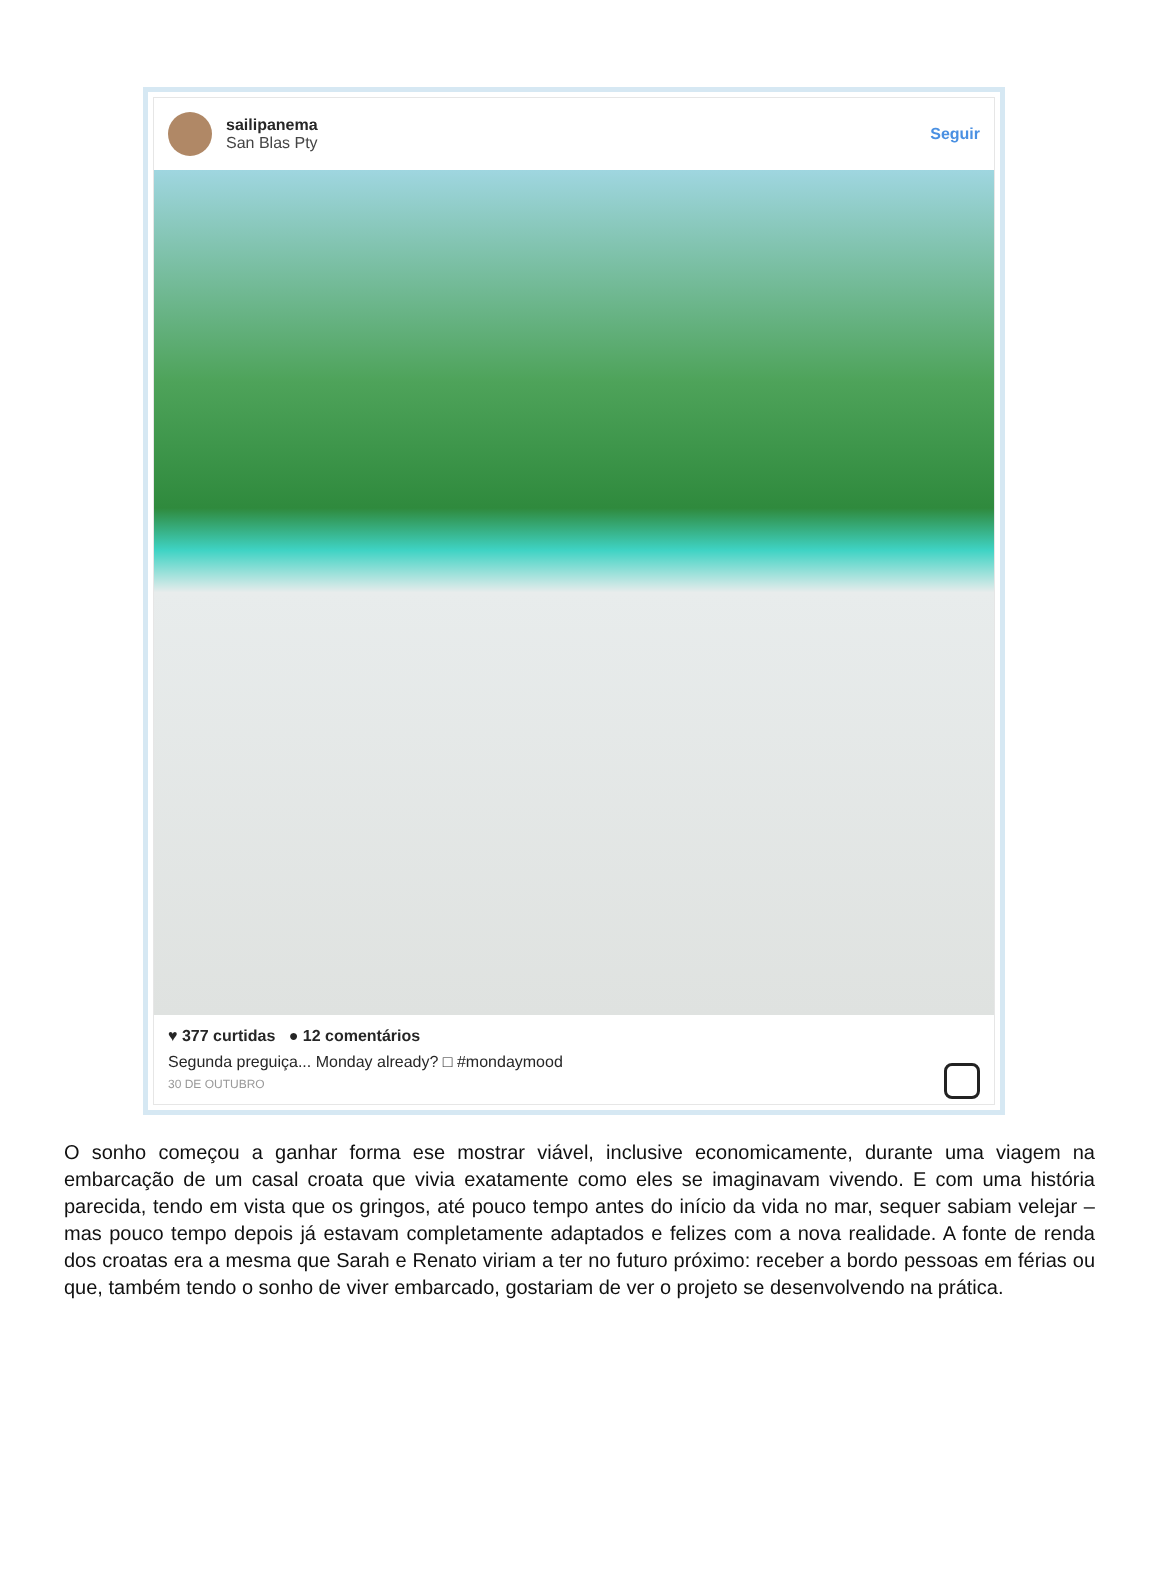sailipanema
San Blas Pty
Seguir
♥ 377 curtidas ● 12 comentários
Segunda preguiça... Monday already? □ #mondaymood
30 DE OUTUBRO
O sonho começou a ganhar forma ese mostrar viável, inclusive economicamente, durante uma viagem na embarcação de um casal croata que vivia exatamente como eles se imaginavam vivendo. E com uma história parecida, tendo em vista que os gringos, até pouco tempo antes do início da vida no mar, sequer sabiam velejar – mas pouco tempo depois já estavam completamente adaptados e felizes com a nova realidade. A fonte de renda dos croatas era a mesma que Sarah e Renato viriam a ter no futuro próximo: receber a bordo pessoas em férias ou que, também tendo o sonho de viver embarcado, gostariam de ver o projeto se desenvolvendo na prática.